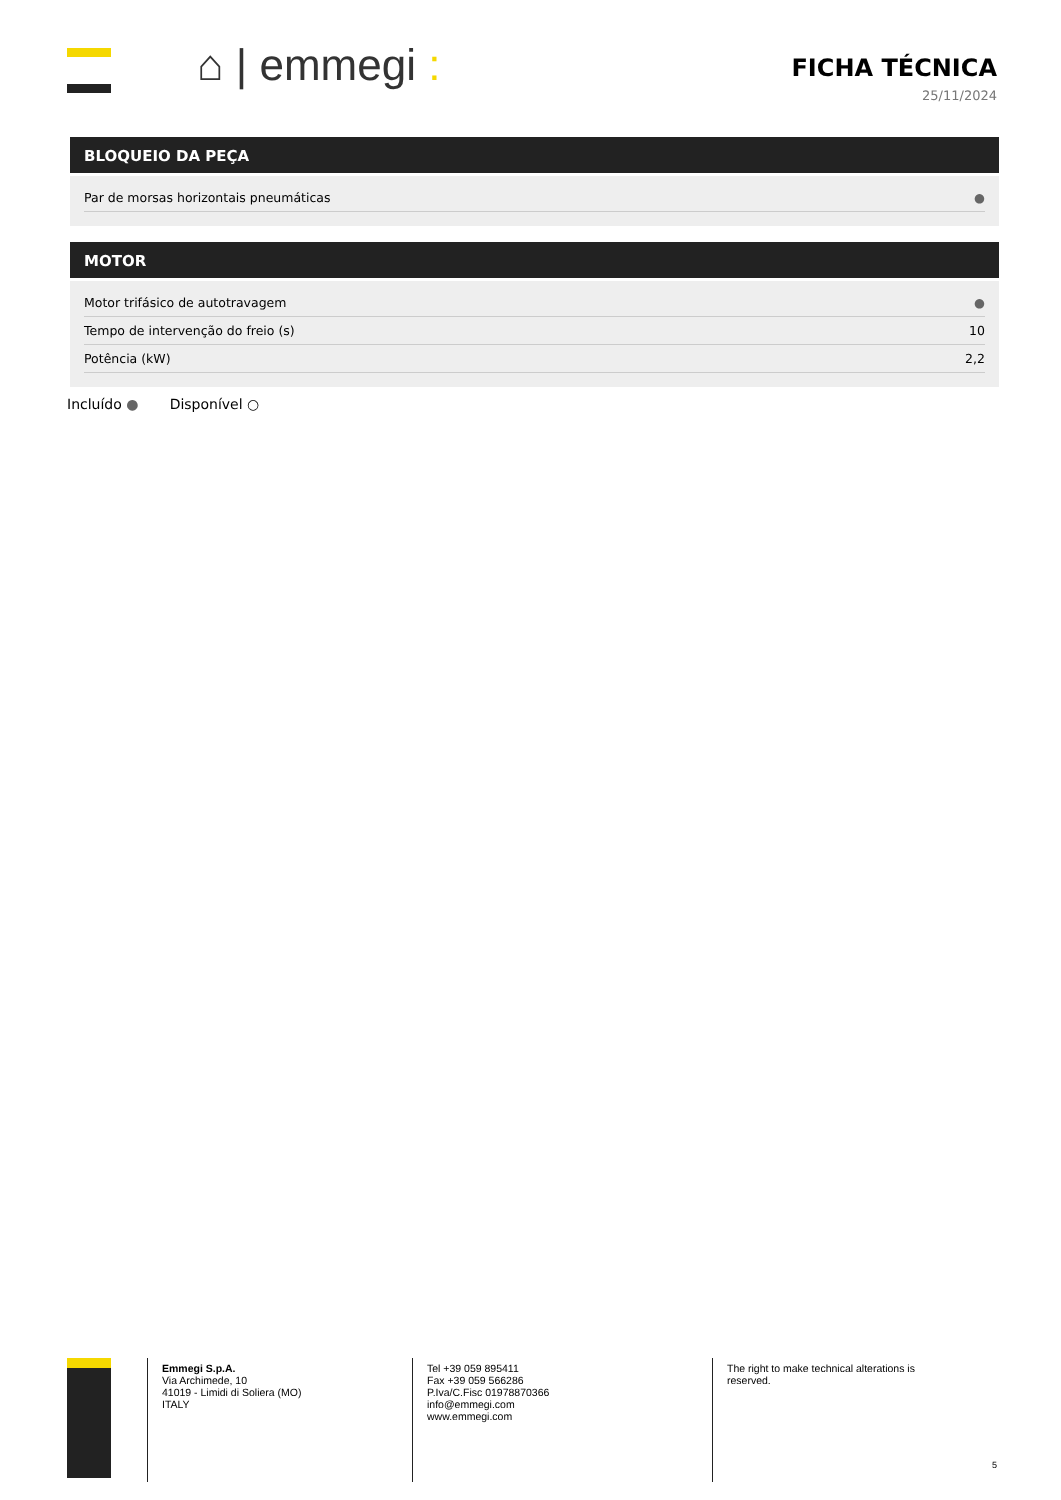⌂ | emmegi :
FICHA TÉCNICA
25/11/2024
BLOQUEIO DA PEÇA
| Par de morsas horizontais pneumáticas | ● |
MOTOR
| Motor trifásico de autotravagem | ● |
| Tempo de intervenção do freio (s) | 10 |
| Potência (kW) | 2,2 |
Incluído ● Disponível ○
Emmegi S.p.A.
Via Archimede, 10
41019 - Limidi di Soliera (MO)
ITALY
Tel +39 059 895411
Fax +39 059 566286
P.Iva/C.Fisc 01978870366
info@emmegi.com
www.emmegi.com
The right to make technical alterations is reserved.
5